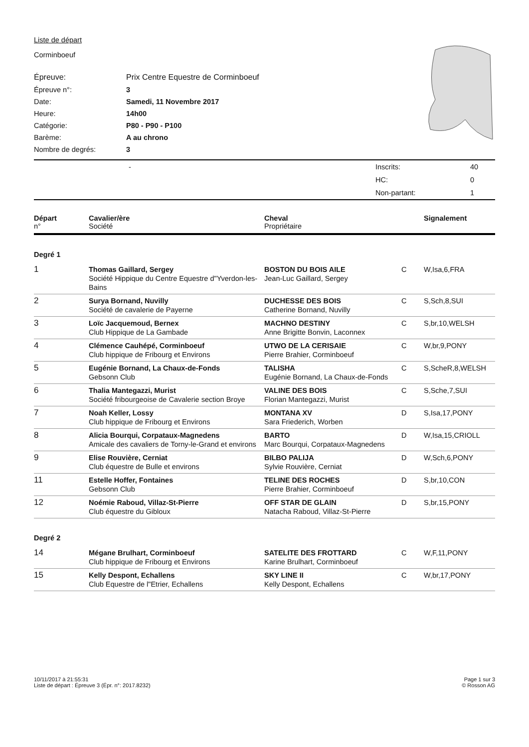Liste de départ
Corminboeuf
| Épreuve: | Prix Centre Equestre de Corminboeuf |
| Épreuve n°: | 3 |
| Date: | Samedi, 11 Novembre 2017 |
| Heure: | 14h00 |
| Catégorie: | P80 - P90 - P100 |
| Barème: | A au chrono |
| Nombre de degrés: | 3 |
| | - | Inscrits: | 40 |
| | | HC: | 0 |
| | | Non-partant: | 1 |
| Départ n° | Cavalier/ère Société | Cheval Propriétaire | | Signalement |
| --- | --- | --- | --- | --- |
| Degré 1 | | | | |
| 1 | Thomas Gaillard, Sergey Société Hippique du Centre Equestre d"Yverdon-les-Bains | BOSTON DU BOIS AILE Jean-Luc Gaillard, Sergey | C | W,Isa,6,FRA |
| 2 | Surya Bornand, Nuvilly Société de cavalerie de Payerne | DUCHESSE DES BOIS Catherine Bornand, Nuvilly | C | S,Sch,8,SUI |
| 3 | Loïc Jacquemoud, Bernex Club Hippique de La Gambade | MACHNO DESTINY Anne Brigitte Bonvin, Laconnex | C | S,br,10,WELSH |
| 4 | Clémence Cauhépé, Corminboeuf Club hippique de Fribourg et Environs | UTWO DE LA CERISAIE Pierre Brahier, Corminboeuf | C | W,br,9,PONY |
| 5 | Eugénie Bornand, La Chaux-de-Fonds Gebsonn Club | TALISHA Eugénie Bornand, La Chaux-de-Fonds | C | S,ScheR,8,WELSH |
| 6 | Thalia Mantegazzi, Murist Société fribourgeoise de Cavalerie section Broye | VALINE DES BOIS Florian Mantegazzi, Murist | C | S,Sche,7,SUI |
| 7 | Noah Keller, Lossy Club hippique de Fribourg et Environs | MONTANA XV Sara Friederich, Worben | D | S,Isa,17,PONY |
| 8 | Alicia Bourqui, Corpataux-Magnedens Amicale des cavaliers de Torny-le-Grand et environs | BARTO Marc Bourqui, Corpataux-Magnedens | D | W,Isa,15,CRIOLL |
| 9 | Elise Rouvière, Cerniat Club équestre de Bulle et environs | BILBO PALIJA Sylvie Rouvière, Cerniat | D | W,Sch,6,PONY |
| 11 | Estelle Hoffer, Fontaines Gebsonn Club | TELINE DES ROCHES Pierre Brahier, Corminboeuf | D | S,br,10,CON |
| 12 | Noémie Raboud, Villaz-St-Pierre Club équestre du Gibloux | OFF STAR DE GLAIN Natacha Raboud, Villaz-St-Pierre | D | S,br,15,PONY |
| Degré 2 | | | | |
| 14 | Mégane Brulhart, Corminboeuf Club hippique de Fribourg et Environs | SATELITE DES FROTTARD Karine Brulhart, Corminboeuf | C | W,F,11,PONY |
| 15 | Kelly Despont, Echallens Club Equestre de l"Etrier, Echallens | SKY LINE II Kelly Despont, Echallens | C | W,br,17,PONY |
10/11/2017 à 21:55:31
Liste de départ : Épreuve 3 (Épr. n°: 2017.8232)
Page 1 sur 3
© Rosson AG